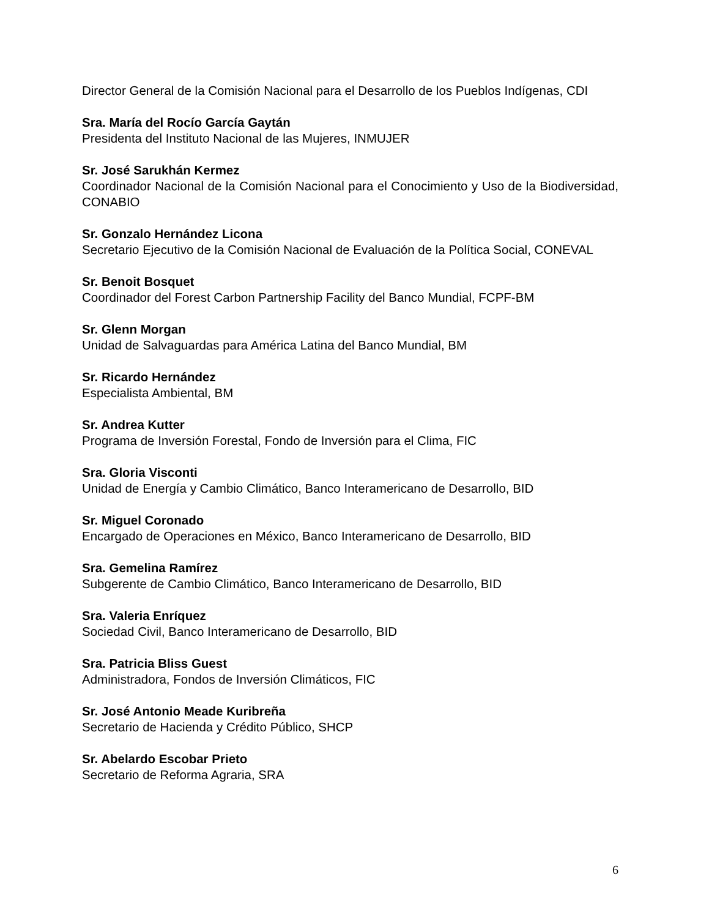Director General de la Comisión Nacional para el Desarrollo de los Pueblos Indígenas, CDI
Sra. María del Rocío García Gaytán
Presidenta del Instituto Nacional de las Mujeres, INMUJER
Sr. José Sarukhán Kermez
Coordinador Nacional de la Comisión Nacional para el Conocimiento y Uso de la Biodiversidad, CONABIO
Sr. Gonzalo Hernández Licona
Secretario Ejecutivo de la Comisión Nacional de Evaluación de la Política Social, CONEVAL
Sr. Benoit Bosquet
Coordinador del Forest Carbon Partnership Facility del Banco Mundial, FCPF-BM
Sr. Glenn Morgan
Unidad de Salvaguardas para América Latina del Banco Mundial, BM
Sr. Ricardo Hernández
Especialista Ambiental, BM
Sr. Andrea Kutter
Programa de Inversión Forestal, Fondo de Inversión para el Clima, FIC
Sra. Gloria Visconti
Unidad de Energía y Cambio Climático, Banco Interamericano de Desarrollo, BID
Sr. Miguel Coronado
Encargado de Operaciones en México, Banco Interamericano de Desarrollo, BID
Sra. Gemelina Ramírez
Subgerente de Cambio Climático, Banco Interamericano de Desarrollo, BID
Sra. Valeria Enríquez
Sociedad Civil, Banco Interamericano de Desarrollo, BID
Sra. Patricia Bliss Guest
Administradora, Fondos de Inversión Climáticos, FIC
Sr. José Antonio Meade Kuribreña
Secretario de Hacienda y Crédito Público, SHCP
Sr. Abelardo Escobar Prieto
Secretario de Reforma Agraria, SRA
6